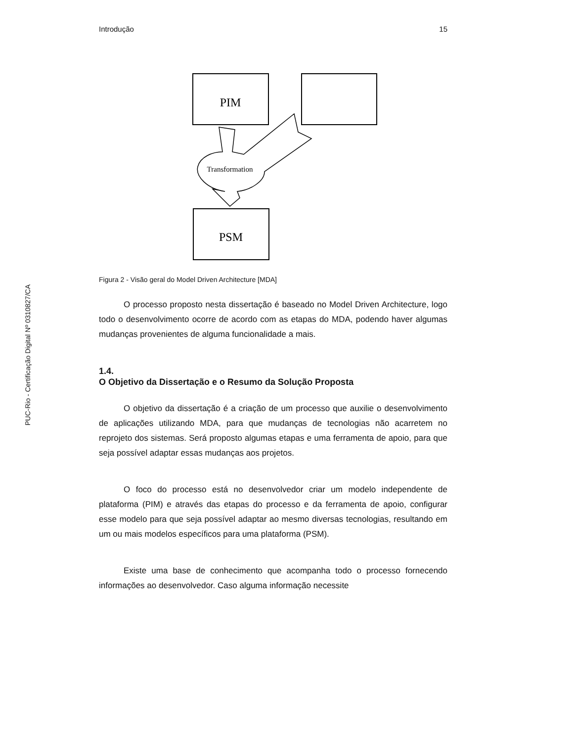PUC-Rio - Certificação Digital Nº 0310827/CA
Introdução 15
PIM
PSM
Transformation
Figura 2 - Visão geral do Model Driven Architecture [MDA]
O processo proposto nesta dissertação é baseado no Model Driven Architecture, logo todo o desenvolvimento ocorre de acordo com as etapas do MDA, podendo haver algumas mudanças provenientes de alguma funcionalidade a mais.
1.4.
O Objetivo da Dissertação e o Resumo da Solução Proposta
O objetivo da dissertação é a criação de um processo que auxilie o desenvolvimento de aplicações utilizando MDA, para que mudanças de tecnologias não acarretem no reprojeto dos sistemas. Será proposto algumas etapas e uma ferramenta de apoio, para que seja possível adaptar essas mudanças aos projetos.
O foco do processo está no desenvolvedor criar um modelo independente de plataforma (PIM) e através das etapas do processo e da ferramenta de apoio, configurar esse modelo para que seja possível adaptar ao mesmo diversas tecnologias, resultando em um ou mais modelos específicos para uma plataforma (PSM).
Existe uma base de conhecimento que acompanha todo o processo fornecendo informações ao desenvolvedor. Caso alguma informação necessite